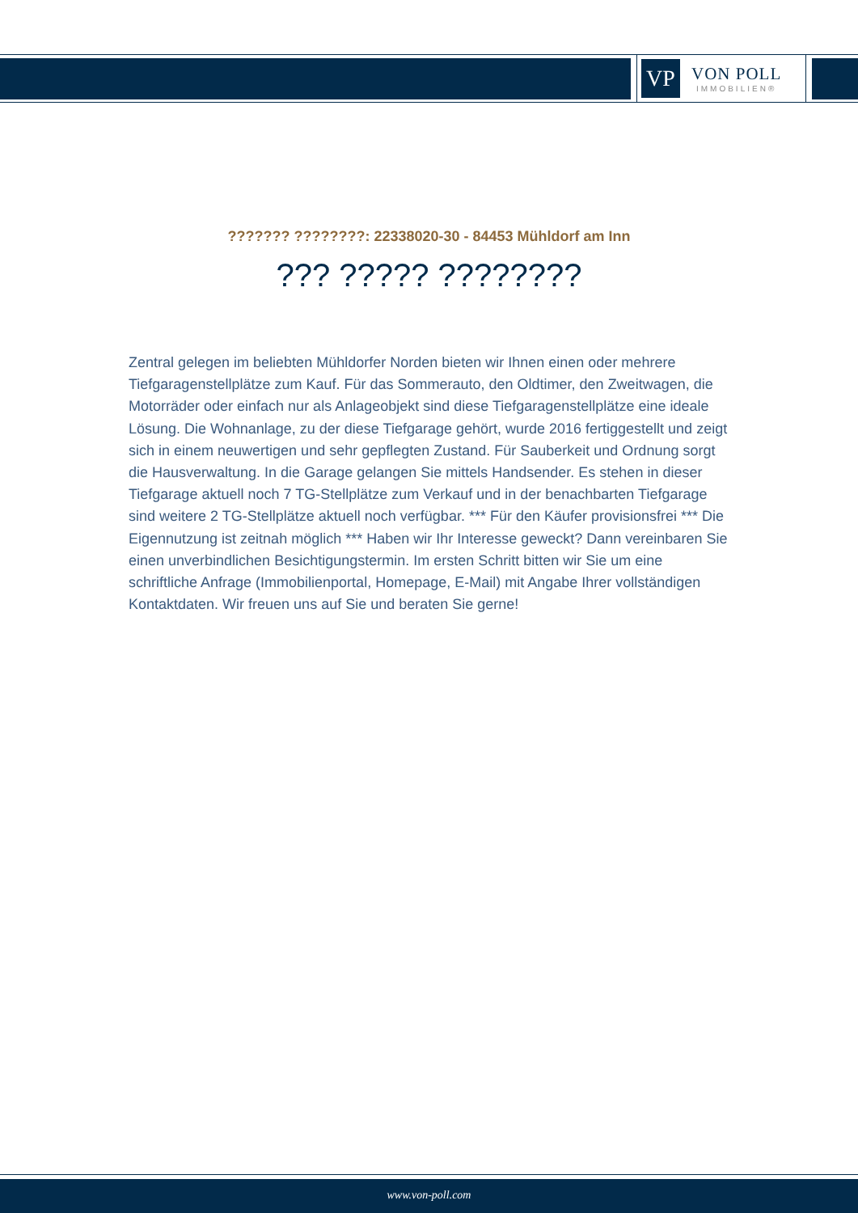VP
VON POLL
IMMOBILIEN®
??????? ????????: 22338020-30 - 84453 Mühldorf am Inn
??? ????? ????????
Zentral gelegen im beliebten Mühldorfer Norden bieten wir Ihnen einen oder mehrere Tiefgaragenstellplätze zum Kauf. Für das Sommerauto, den Oldtimer, den Zweitwagen, die Motorräder oder einfach nur als Anlageobjekt sind diese Tiefgaragenstellplätze eine ideale Lösung. Die Wohnanlage, zu der diese Tiefgarage gehört, wurde 2016 fertiggestellt und zeigt sich in einem neuwertigen und sehr gepflegten Zustand. Für Sauberkeit und Ordnung sorgt die Hausverwaltung. In die Garage gelangen Sie mittels Handsender. Es stehen in dieser Tiefgarage aktuell noch 7 TG-Stellplätze zum Verkauf und in der benachbarten Tiefgarage sind weitere 2 TG-Stellplätze aktuell noch verfügbar. *** Für den Käufer provisionsfrei *** Die Eigennutzung ist zeitnah möglich *** Haben wir Ihr Interesse geweckt? Dann vereinbaren Sie einen unverbindlichen Besichtigungstermin. Im ersten Schritt bitten wir Sie um eine schriftliche Anfrage (Immobilienportal, Homepage, E-Mail) mit Angabe Ihrer vollständigen Kontaktdaten. Wir freuen uns auf Sie und beraten Sie gerne!
www.von-poll.com